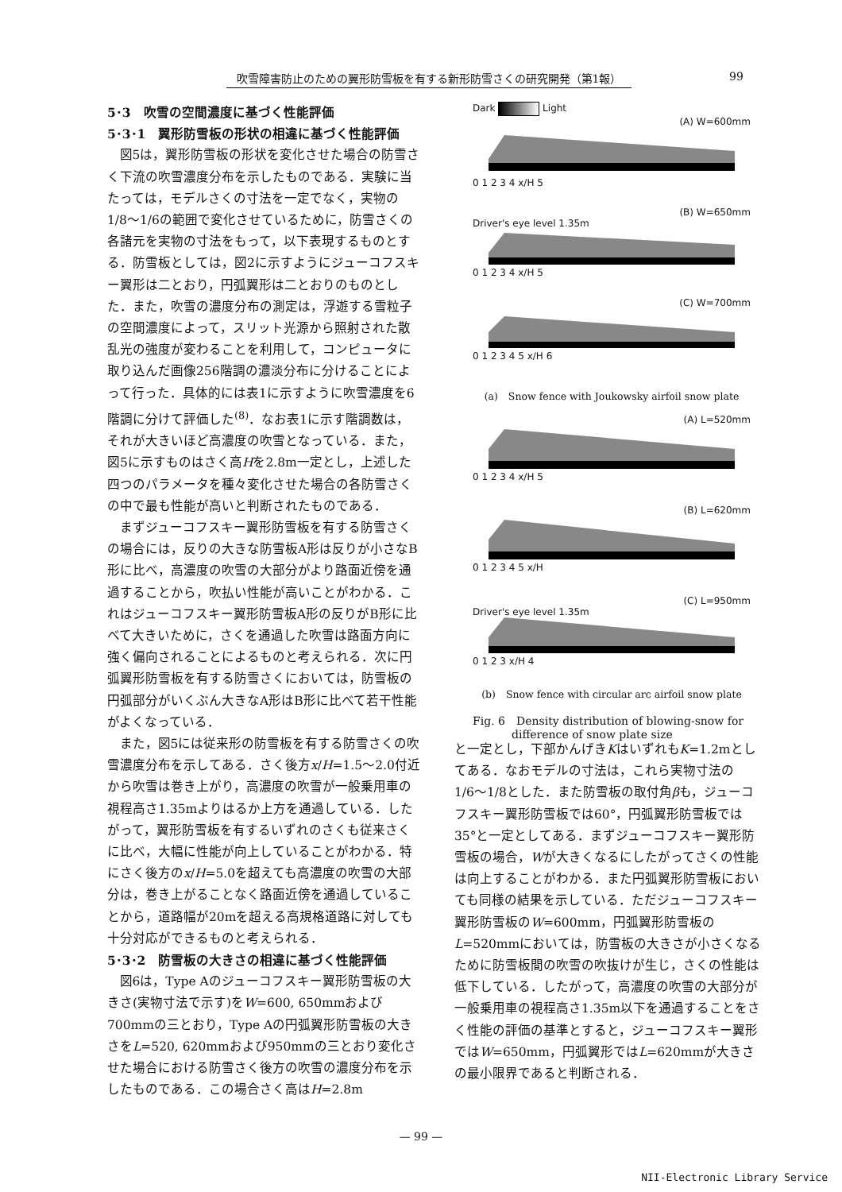吹雪障害防止のための翼形防雪板を有する新形防雪さくの研究開発（第1報） 99
5･3　吹雪の空間濃度に基づく性能評価
5･3･1　翼形防雪板の形状の相違に基づく性能評価
図5は，翼形防雪板の形状を変化させた場合の防雪さく下流の吹雪濃度分布を示したものである．実験に当たっては，モデルさくの寸法を一定でなく，実物の1/8〜1/6の範囲で変化させているために，防雪さくの各諸元を実物の寸法をもって，以下表現するものとする．防雪板としては，図2に示すようにジューコフスキー翼形は二とおり，円弧翼形は二とおりのものとした．また，吹雪の濃度分布の測定は，浮遊する雪粒子の空間濃度によって，スリット光源から照射された散乱光の強度が変わることを利用して，コンピュータに取り込んだ画像256階調の濃淡分布に分けることによって行った．具体的には表1に示すように吹雪濃度を6階調に分けて評価した<sup>(8)</sup>．なお表1に示す階調数は，それが大きいほど高濃度の吹雪となっている．また，図5に示すものはさく高Hを2.8m一定とし，上述した四つのパラメータを種々変化させた場合の各防雪さくの中で最も性能が高いと判断されたものである．
まずジューコフスキー翼形防雪板を有する防雪さくの場合には，反りの大きな防雪板A形は反りが小さなB形に比べ，高濃度の吹雪の大部分がより路面近傍を通過することから，吹払い性能が高いことがわかる．これはジューコフスキー翼形防雪板A形の反りがB形に比べて大きいために，さくを通過した吹雪は路面方向に強く偏向されることによるものと考えられる．次に円弧翼形防雪板を有する防雪さくにおいては，防雪板の円弧部分がいくぶん大きなA形はB形に比べて若干性能がよくなっている．
また，図5には従来形の防雪板を有する防雪さくの吹雪濃度分布を示してある．さく後方x/H=1.5〜2.0付近から吹雪は巻き上がり，高濃度の吹雪が一般乗用車の視程高さ1.35mよりはるか上方を通過している．したがって，翼形防雪板を有するいずれのさくも従来さくに比べ，大幅に性能が向上していることがわかる．特にさく後方のx/H=5.0を超えても高濃度の吹雪の大部分は，巻き上がることなく路面近傍を通過していることから，道路幅が20mを超える高規格道路に対しても十分対応ができるものと考えられる．
5･3･2　防雪板の大きさの相違に基づく性能評価
図6は，Type Aのジューコフスキー翼形防雪板の大きさ(実物寸法で示す)をW=600, 650mmおよび700mmの三とおり，Type Aの円弧翼形防雪板の大きさをL=520, 620mmおよび950mmの三とおり変化させた場合における防雪さく後方の吹雪の濃度分布を示したものである．この場合さく高はH=2.8m
Dark Light
(A) W=600mm
0 1 2 3 4 x/H 5
(B) W=650mm
Driver's eye level 1.35m
0 1 2 3 4 x/H 5
(C) W=700mm
0 1 2 3 4 5 x/H 6
(a)　Snow fence with Joukowsky airfoil snow plate
(A) L=520mm
0 1 2 3 4 x/H 5
(B) L=620mm
0 1 2 3 4 5 x/H
(C) L=950mm
Driver's eye level 1.35m
0 1 2 3 x/H 4
(b)　Snow fence with circular arc airfoil snow plate
Fig. 6　Density distribution of blowing-snow for
difference of snow plate size
と一定とし，下部かんげきKはいずれもK=1.2mとしてある．なおモデルの寸法は，これら実物寸法の1/6〜1/8とした．また防雪板の取付角βも，ジューコフスキー翼形防雪板では60°，円弧翼形防雪板では35°と一定としてある．まずジューコフスキー翼形防雪板の場合，Wが大きくなるにしたがってさくの性能は向上することがわかる．また円弧翼形防雪板においても同様の結果を示している．ただジューコフスキー翼形防雪板のW=600mm，円弧翼形防雪板のL=520mmにおいては，防雪板の大きさが小さくなるために防雪板間の吹雪の吹抜けが生じ，さくの性能は低下している．したがって，高濃度の吹雪の大部分が一般乗用車の視程高さ1.35m以下を通過することをさく性能の評価の基準とすると，ジューコフスキー翼形ではW=650mm，円弧翼形ではL=620mmが大きさの最小限界であると判断される．
— 99 —
NII-Electronic Library Service